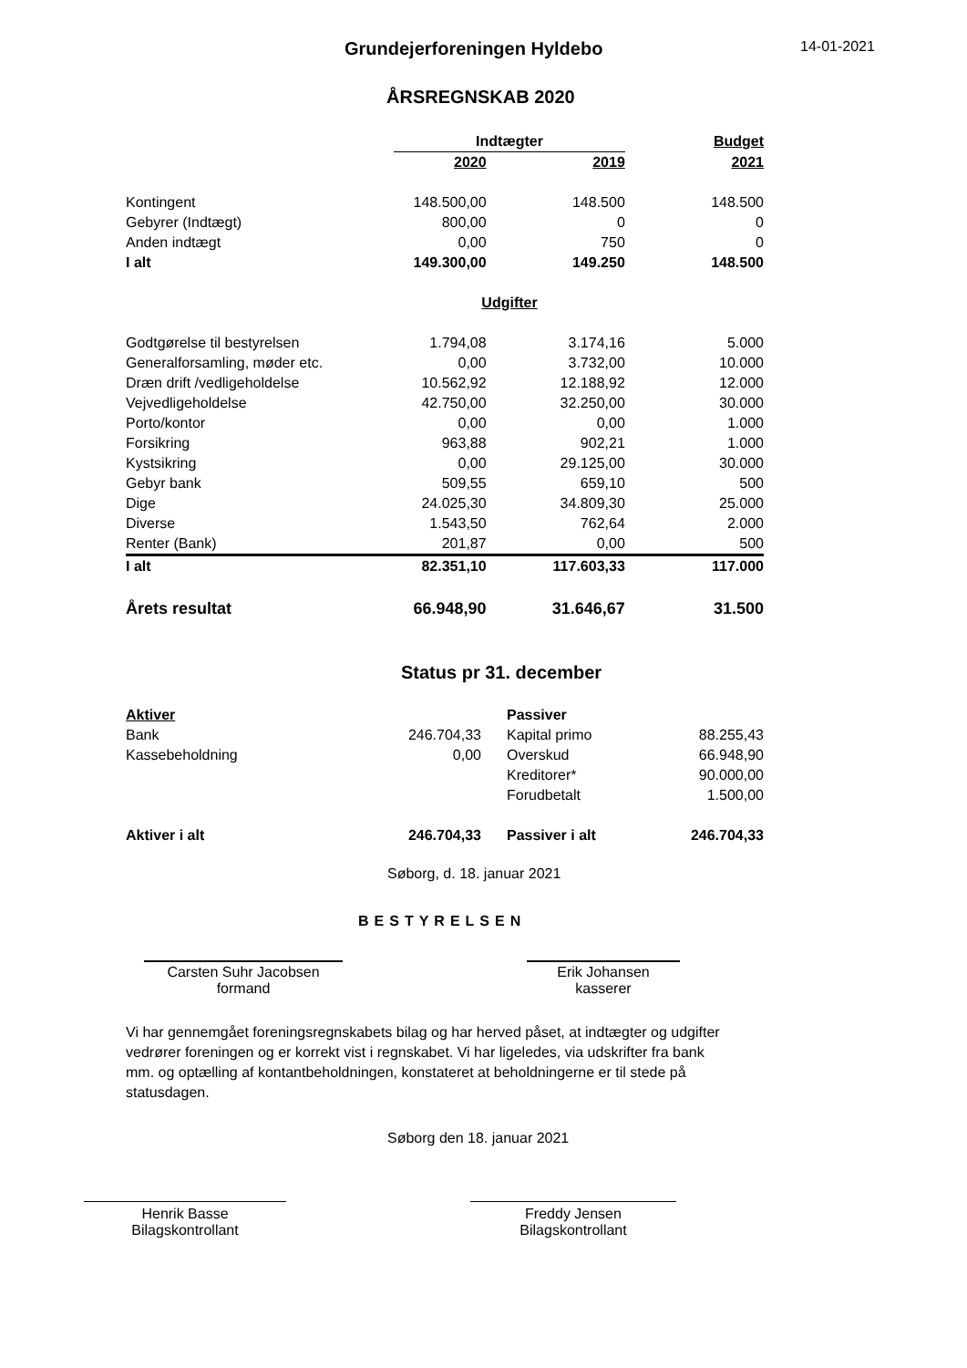Grundejerforeningen Hyldebo
14-01-2021
ÅRSREGNSKAB 2020
| | Indtægter | | Budget |
| --- | --- | --- | --- |
| | 2020 | 2019 | 2021 |
| Kontingent | 148.500,00 | 148.500 | 148.500 |
| Gebyrer (Indtægt) | 800,00 | 0 | 0 |
| Anden indtægt | 0,00 | 750 | 0 |
| I alt | 149.300,00 | 149.250 | 148.500 |
| | Udgifter | | |
| Godtgørelse til bestyrelsen | 1.794,08 | 3.174,16 | 5.000 |
| Generalforsamling, møder etc. | 0,00 | 3.732,00 | 10.000 |
| Dræn drift /vedligeholdelse | 10.562,92 | 12.188,92 | 12.000 |
| Vejvedligeholdelse | 42.750,00 | 32.250,00 | 30.000 |
| Porto/kontor | 0,00 | 0,00 | 1.000 |
| Forsikring | 963,88 | 902,21 | 1.000 |
| Kystsikring | 0,00 | 29.125,00 | 30.000 |
| Gebyr bank | 509,55 | 659,10 | 500 |
| Dige | 24.025,30 | 34.809,30 | 25.000 |
| Diverse | 1.543,50 | 762,64 | 2.000 |
| Renter (Bank) | 201,87 | 0,00 | 500 |
| I alt | 82.351,10 | 117.603,33 | 117.000 |
| Årets resultat | 66.948,90 | 31.646,67 | 31.500 |
Status pr 31. december
| Aktiver | | Passiver | |
| Bank | 246.704,33 | Kapital primo | 88.255,43 |
| Kassebeholdning | 0,00 | Overskud | 66.948,90 |
| | | Kreditorer* | 90.000,00 |
| | | Forudbetalt | 1.500,00 |
| Aktiver i alt | 246.704,33 | Passiver i alt | 246.704,33 |
Søborg, d. 18. januar 2021
BESTYRELSEN
Carsten Suhr Jacobsen
formand
Erik Johansen
kasserer
Vi har gennemgået foreningsregnskabets bilag og har herved påset, at indtægter og udgifter vedrører foreningen og er korrekt vist i regnskabet. Vi har ligeledes, via udskrifter fra bank mm. og optælling af kontantbeholdningen, konstateret at beholdningerne er til stede på statusdagen.
Søborg den 18. januar 2021
Henrik Basse
Bilagskontrollant
Freddy Jensen
Bilagskontrollant